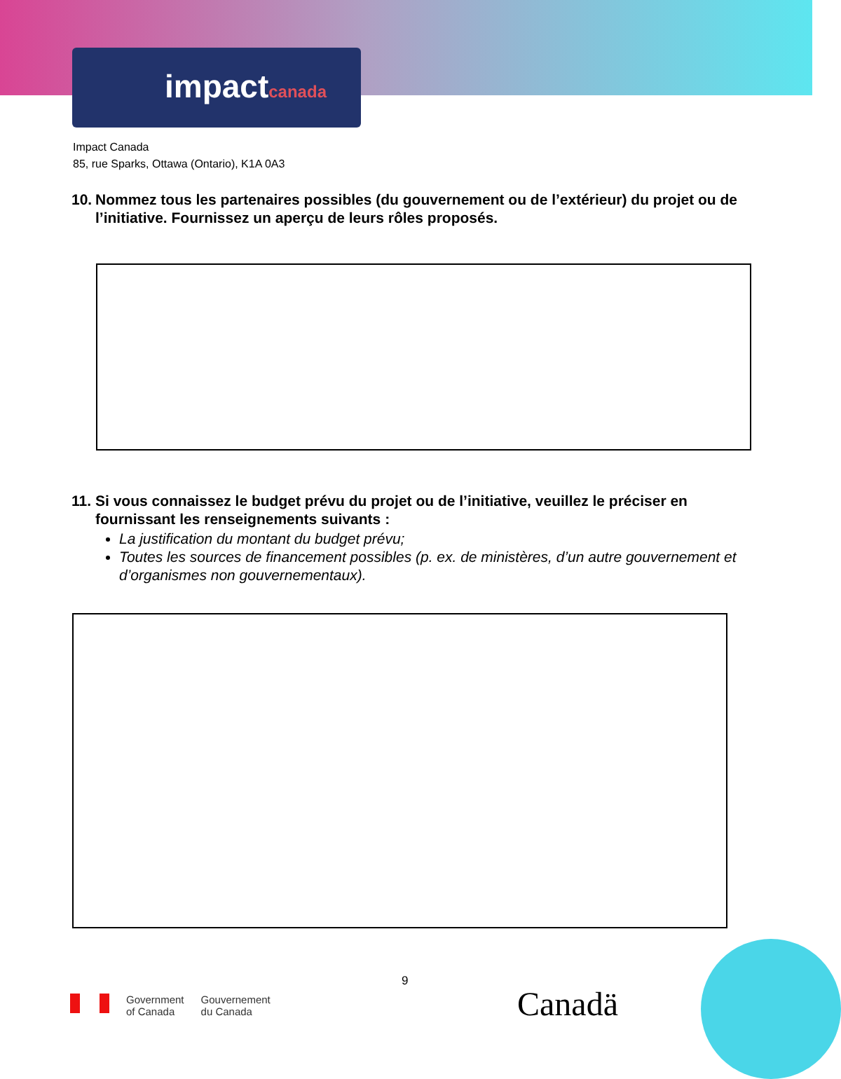impactcanada
Impact Canada
85, rue Sparks, Ottawa (Ontario), K1A 0A3
10.
Nommez tous les partenaires possibles (du gouvernement ou de l’extérieur) du projet ou de l’initiative. Fournissez un aperçu de leurs rôles proposés.
11.
Si vous connaissez le budget prévu du projet ou de l’initiative, veuillez le préciser en fournissant les renseignements suivants :
La justification du montant du budget prévu;
Toutes les sources de financement possibles (p. ex. de ministères, d’un autre gouvernement et d’organismes non gouvernementaux).
9
Government
of Canada
Gouvernement
du Canada
Canadä